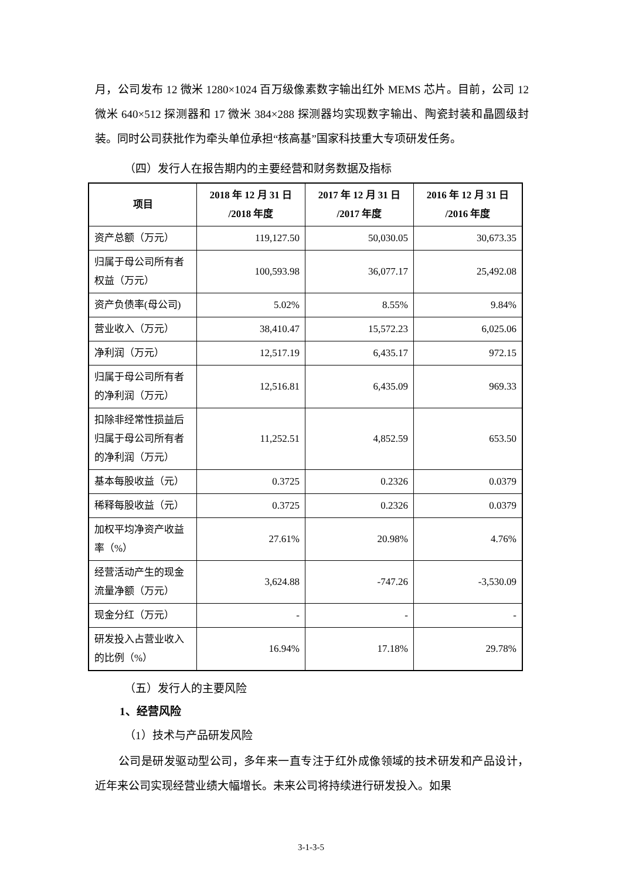月，公司发布 12 微米 1280×1024 百万级像素数字输出红外 MEMS 芯片。目前，公司 12 微米 640×512 探测器和 17 微米 384×288 探测器均实现数字输出、陶瓷封装和晶圆级封装。同时公司获批作为牵头单位承担“核高基”国家科技重大专项研发任务。
（四）发行人在报告期内的主要经营和财务数据及指标
| 项目 | 2018 年 12 月 31 日 /2018 年度 | 2017 年 12 月 31 日 /2017 年度 | 2016 年 12 月 31 日 /2016 年度 |
| --- | --- | --- | --- |
| 资产总额（万元） | 119,127.50 | 50,030.05 | 30,673.35 |
| 归属于母公司所有者权益（万元） | 100,593.98 | 36,077.17 | 25,492.08 |
| 资产负债率(母公司) | 5.02% | 8.55% | 9.84% |
| 营业收入（万元） | 38,410.47 | 15,572.23 | 6,025.06 |
| 净利润（万元） | 12,517.19 | 6,435.17 | 972.15 |
| 归属于母公司所有者的净利润（万元） | 12,516.81 | 6,435.09 | 969.33 |
| 扣除非经常性损益后归属于母公司所有者的净利润（万元） | 11,252.51 | 4,852.59 | 653.50 |
| 基本每股收益（元） | 0.3725 | 0.2326 | 0.0379 |
| 稀释每股收益（元） | 0.3725 | 0.2326 | 0.0379 |
| 加权平均净资产收益率（%） | 27.61% | 20.98% | 4.76% |
| 经营活动产生的现金流量净额（万元） | 3,624.88 | -747.26 | -3,530.09 |
| 现金分红（万元） | - | - | - |
| 研发投入占营业收入的比例（%） | 16.94% | 17.18% | 29.78% |
（五）发行人的主要风险
1、经营风险
（1）技术与产品研发风险
公司是研发驱动型公司，多年来一直专注于红外成像领域的技术研发和产品设计，近年来公司实现经营业绩大幅增长。未来公司将持续进行研发投入。如果
3-1-3-5